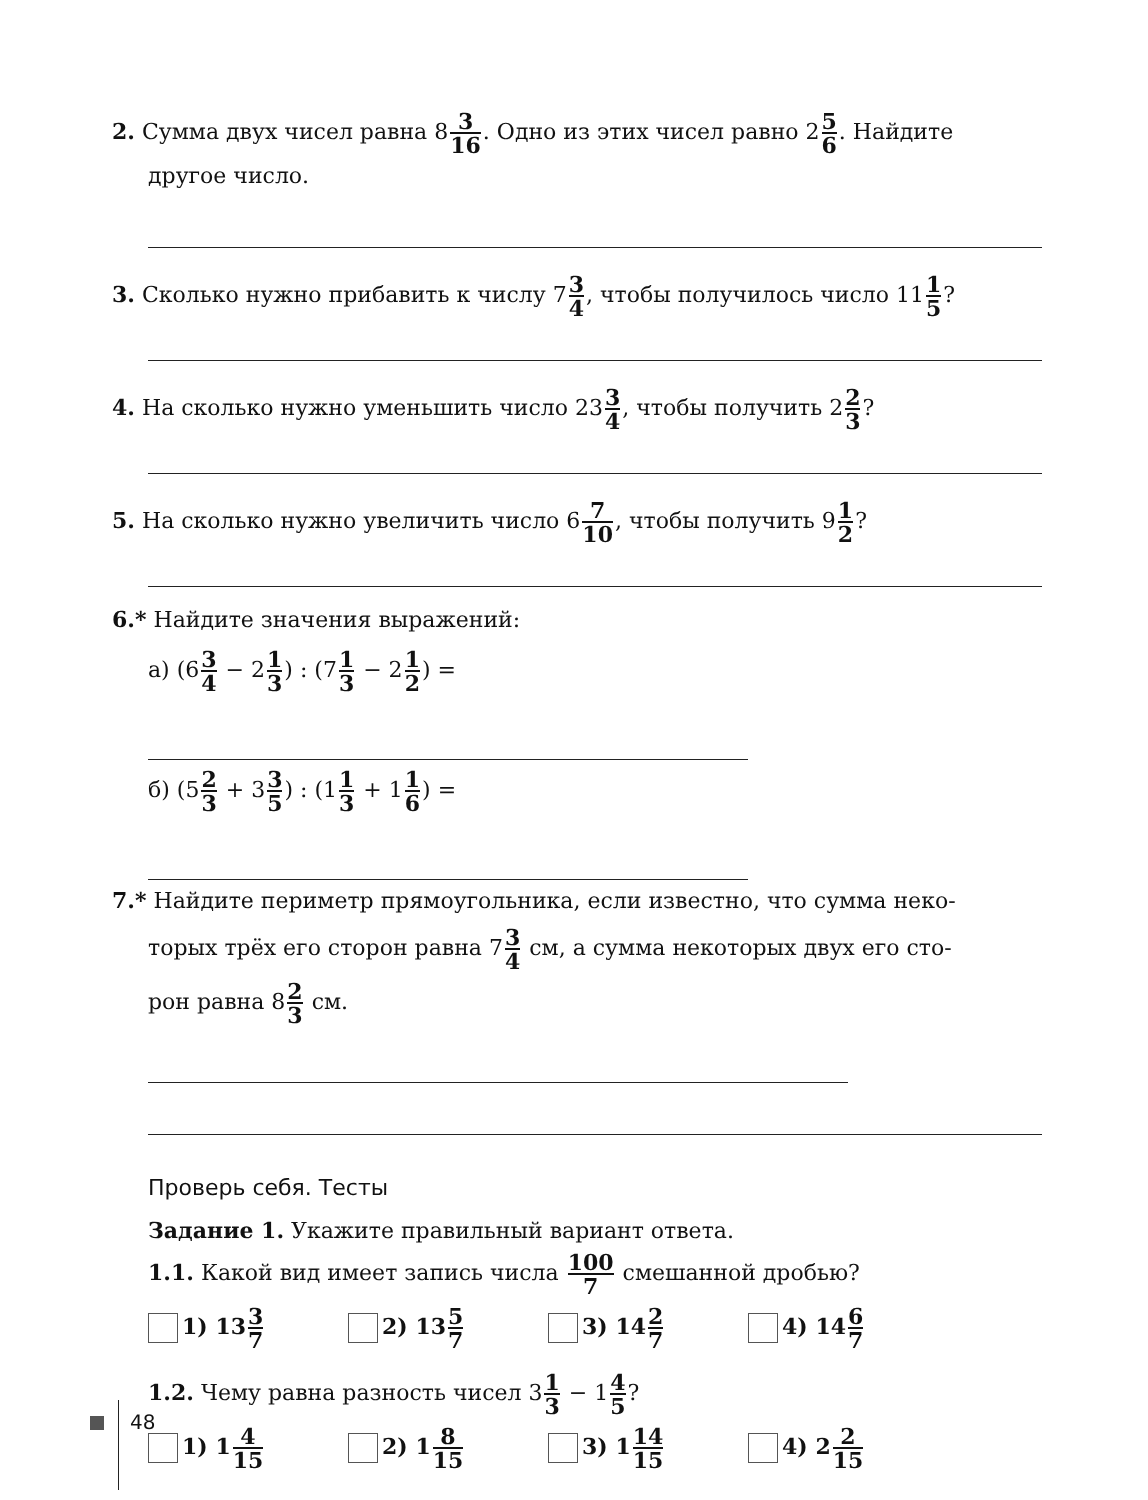2. Сумма двух чисел равна 83 16. Одно из этих чисел равно 25 6. Найдите
другое число.
3. Сколько нужно прибавить к числу 73 4, чтобы получилось число 111 5?
4. На сколько нужно уменьшить число 233 4, чтобы получить 22 3?
5. На сколько нужно увеличить число 67 10, чтобы получить 91 2?
6.* Найдите значения выражений:
а) (63 4 − 21 3) : (71 3 − 21 2) =
б) (52 3 + 33 5) : (11 3 + 11 6) =
7.* Найдите периметр прямоугольника, если известно, что сумма неко-
торых трёх его сторон равна 73 4 см, а сумма некоторых двух его сто-
рон равна 82 3 см.
Проверь себя. Тесты
Задание 1. Укажите правильный вариант ответа.
1.1. Какой вид имеет запись числа 100 7 смешанной дробью?
1) 133 7
2) 135 7
3) 142 7
4) 146 7
1.2. Чему равна разность чисел 31 3 − 14 5?
1) 14 15
2) 18 15
3) 114 15
4) 22 15
48